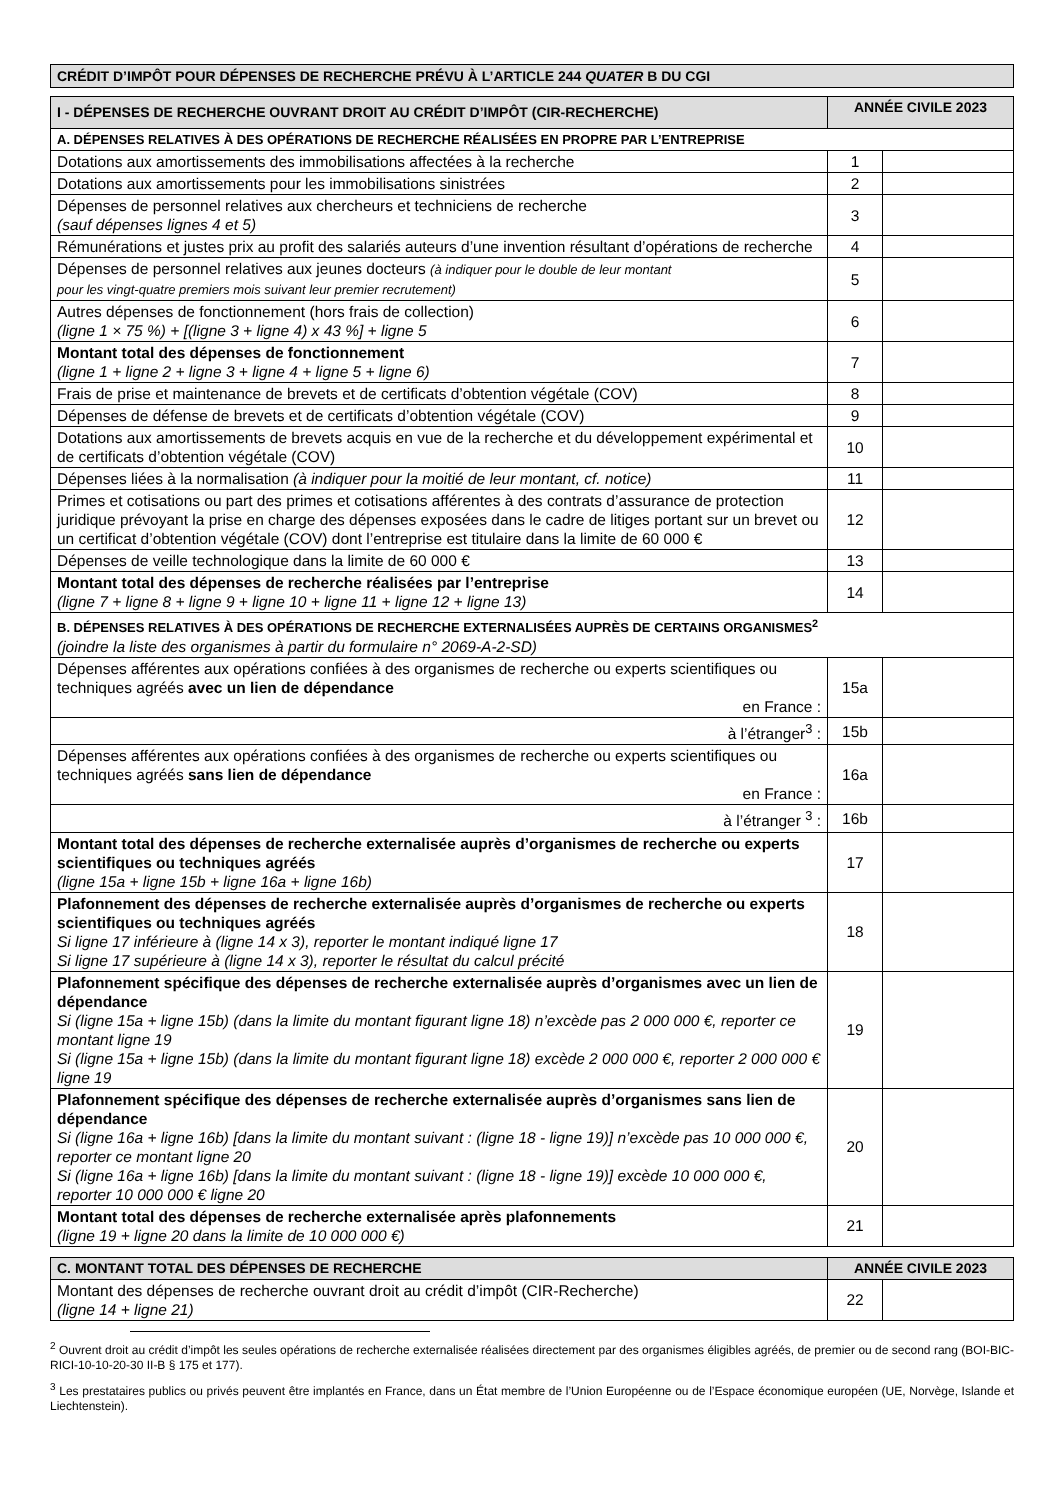CRÉDIT D’IMPÔT POUR DÉPENSES DE RECHERCHE PRÉVU À L’ARTICLE 244 QUATER B DU CGI
| I - DÉPENSES DE RECHERCHE OUVRANT DROIT AU CRÉDIT D’IMPÔT (CIR-RECHERCHE) | ANNÉE CIVILE 2023 | |
| --- | --- | --- |
| A. DÉPENSES RELATIVES À DES OPÉRATIONS DE RECHERCHE RÉALISÉES EN PROPRE PAR L’ENTREPRISE | | |
| Dotations aux amortissements des immobilisations affectées à la recherche | 1 | |
| Dotations aux amortissements pour les immobilisations sinistrées | 2 | |
| Dépenses de personnel relatives aux chercheurs et techniciens de recherche (sauf dépenses lignes 4 et 5) | 3 | |
| Rémunérations et justes prix au profit des salariés auteurs d’une invention résultant d’opérations de recherche | 4 | |
| Dépenses de personnel relatives aux jeunes docteurs (à indiquer pour le double de leur montant pour les vingt-quatre premiers mois suivant leur premier recrutement) | 5 | |
| Autres dépenses de fonctionnement (hors frais de collection) (ligne 1 × 75 %) + [(ligne 3 + ligne 4) x 43 %] + ligne 5 | 6 | |
| Montant total des dépenses de fonctionnement (ligne 1 + ligne 2 + ligne 3 + ligne 4 + ligne 5 + ligne 6) | 7 | |
| Frais de prise et maintenance de brevets et de certificats d’obtention végétale (COV) | 8 | |
| Dépenses de défense de brevets et de certificats d’obtention végétale (COV) | 9 | |
| Dotations aux amortissements de brevets acquis en vue de la recherche et du développement expérimental et de certificats d’obtention végétale (COV) | 10 | |
| Dépenses liées à la normalisation (à indiquer pour la moitié de leur montant, cf. notice) | 11 | |
| Primes et cotisations ou part des primes et cotisations afférentes à des contrats d’assurance de protection juridique prévoyant la prise en charge des dépenses exposées dans le cadre de litiges portant sur un brevet ou un certificat d’obtention végétale (COV) dont l’entreprise est titulaire dans la limite de 60 000 € | 12 | |
| Dépenses de veille technologique dans la limite de 60 000 € | 13 | |
| Montant total des dépenses de recherche réalisées par l’entreprise (ligne 7 + ligne 8 + ligne 9 + ligne 10 + ligne 11 + ligne 12 + ligne 13) | 14 | |
| B. DÉPENSES RELATIVES À DES OPÉRATIONS DE RECHERCHE EXTERNALISÉES AUPRÈS DE CERTAINS ORGANISMES<sup>2</sup> (joindre la liste des organismes à partir du formulaire n° 2069-A-2-SD) | | |
| Dépenses afférentes aux opérations confiées à des organismes de recherche ou experts scientifiques ou techniques agréés avec un lien de dépendance en France : | 15a | |
| à l’étranger<sup>3</sup> : | 15b | |
| Dépenses afférentes aux opérations confiées à des organismes de recherche ou experts scientifiques ou techniques agréés sans lien de dépendance en France : | 16a | |
| à l’étranger <sup>3</sup> : | 16b | |
| Montant total des dépenses de recherche externalisée auprès d’organismes de recherche ou experts scientifiques ou techniques agréés (ligne 15a + ligne 15b + ligne 16a + ligne 16b) | 17 | |
| Plafonnement des dépenses de recherche externalisée auprès d’organismes de recherche ou experts scientifiques ou techniques agréés Si ligne 17 inférieure à (ligne 14 x 3), reporter le montant indiqué ligne 17 Si ligne 17 supérieure à (ligne 14 x 3), reporter le résultat du calcul précité | 18 | |
| Plafonnement spécifique des dépenses de recherche externalisée auprès d’organismes avec un lien de dépendance Si (ligne 15a + ligne 15b) (dans la limite du montant figurant ligne 18) n’excède pas 2 000 000 €, reporter ce montant ligne 19 Si (ligne 15a + ligne 15b) (dans la limite du montant figurant ligne 18) excède 2 000 000 €, reporter 2 000 000 € ligne 19 | 19 | |
| Plafonnement spécifique des dépenses de recherche externalisée auprès d’organismes sans lien de dépendance Si (ligne 16a + ligne 16b) [dans la limite du montant suivant : (ligne 18 - ligne 19)] n’excède pas 10 000 000 €, reporter ce montant ligne 20 Si (ligne 16a + ligne 16b) [dans la limite du montant suivant : (ligne 18 - ligne 19)] excède 10 000 000 €, reporter 10 000 000 € ligne 20 | 20 | |
| Montant total des dépenses de recherche externalisée après plafonnements (ligne 19 + ligne 20 dans la limite de 10 000 000 €) | 21 | |
| C. MONTANT TOTAL DES DÉPENSES DE RECHERCHE | ANNÉE CIVILE 2023 | |
| --- | --- | --- |
| Montant des dépenses de recherche ouvrant droit au crédit d’impôt (CIR-Recherche) (ligne 14 + ligne 21) | 22 | |
<sup>2</sup> Ouvrent droit au crédit d’impôt les seules opérations de recherche externalisée réalisées directement par des organismes éligibles agréés, de premier ou de second rang (BOI-BIC-RICI-10-10-20-30 II-B § 175 et 177).
<sup>3</sup> Les prestataires publics ou privés peuvent être implantés en France, dans un État membre de l’Union Européenne ou de l’Espace économique européen (UE, Norvège, Islande et Liechtenstein).